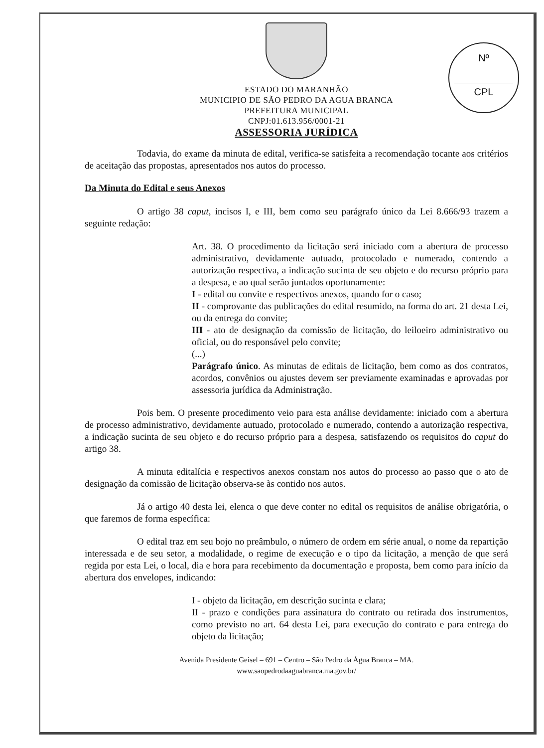Nº
CPL
ESTADO DO MARANHÃO
MUNICIPIO DE SÃO PEDRO DA AGUA BRANCA
PREFEITURA MUNICIPAL
CNPJ:01.613.956/0001-21
ASSESSORIA JURÍDICA
Todavia, do exame da minuta de edital, verifica-se satisfeita a recomendação tocante aos critérios de aceitação das propostas, apresentados nos autos do processo.
Da Minuta do Edital e seus Anexos
O artigo 38 caput, incisos I, e III, bem como seu parágrafo único da Lei 8.666/93 trazem a seguinte redação:
Art. 38. O procedimento da licitação será iniciado com a abertura de processo administrativo, devidamente autuado, protocolado e numerado, contendo a autorização respectiva, a indicação sucinta de seu objeto e do recurso próprio para a despesa, e ao qual serão juntados oportunamente:
I - edital ou convite e respectivos anexos, quando for o caso;
II - comprovante das publicações do edital resumido, na forma do art. 21 desta Lei, ou da entrega do convite;
III - ato de designação da comissão de licitação, do leiloeiro administrativo ou oficial, ou do responsável pelo convite;
(...)
Parágrafo único. As minutas de editais de licitação, bem como as dos contratos, acordos, convênios ou ajustes devem ser previamente examinadas e aprovadas por assessoria jurídica da Administração.
Pois bem. O presente procedimento veio para esta análise devidamente: iniciado com a abertura de processo administrativo, devidamente autuado, protocolado e numerado, contendo a autorização respectiva, a indicação sucinta de seu objeto e do recurso próprio para a despesa, satisfazendo os requisitos do caput do artigo 38.
A minuta editalícia e respectivos anexos constam nos autos do processo ao passo que o ato de designação da comissão de licitação observa-se às contido nos autos.
Já o artigo 40 desta lei, elenca o que deve conter no edital os requisitos de análise obrigatória, o que faremos de forma específica:
O edital traz em seu bojo no preâmbulo, o número de ordem em série anual, o nome da repartição interessada e de seu setor, a modalidade, o regime de execução e o tipo da licitação, a menção de que será regida por esta Lei, o local, dia e hora para recebimento da documentação e proposta, bem como para início da abertura dos envelopes, indicando:
I - objeto da licitação, em descrição sucinta e clara;
II - prazo e condições para assinatura do contrato ou retirada dos instrumentos, como previsto no art. 64 desta Lei, para execução do contrato e para entrega do objeto da licitação;
Avenida Presidente Geisel – 691 – Centro – São Pedro da Água Branca – MA.
www.saopedrodaaguabranca.ma.gov.br/